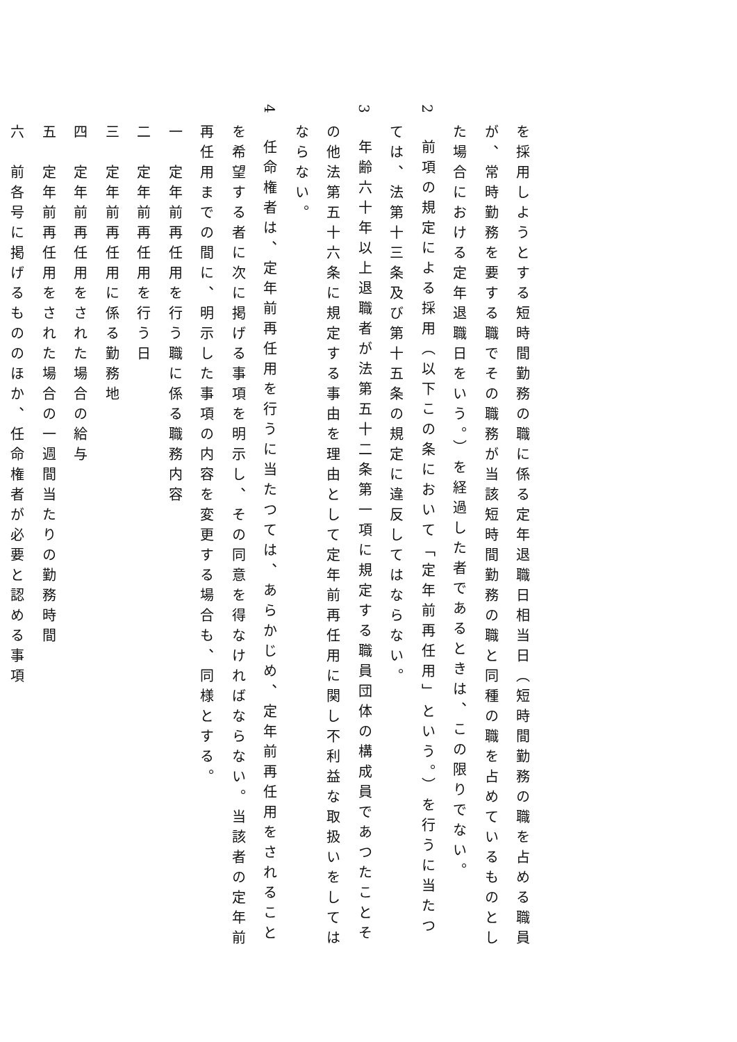を採用しようとする短時間勤務の職に係る定年退職日相当日（短時間勤務の職を占める職員
が、常時勤務を要する職でその職務が当該短時間勤務の職と同種の職を占めているものとし
た場合における定年退職日をいう。）を経過した者であるときは、この限りでない。
2　前項の規定による採用（以下この条において「定年前再任用」という。）を行うに当たつ
ては、法第十三条及び第十五条の規定に違反してはならない。
3　年齢六十年以上退職者が法第五十二条第一項に規定する職員団体の構成員であつたことそ
の他法第五十六条に規定する事由を理由として定年前再任用に関し不利益な取扱いをしては
ならない。
4　任命権者は、定年前再任用を行うに当たつては、あらかじめ、定年前再任用をされること
を希望する者に次に掲げる事項を明示し、その同意を得なければならない。当該者の定年前
再任用までの間に、明示した事項の内容を変更する場合も、同様とする。
一　定年前再任用を行う職に係る職務内容
二　定年前再任用を行う日
三　定年前再任用に係る勤務地
四　定年前再任用をされた場合の給与
五　定年前再任用をされた場合の一週間当たりの勤務時間
六　前各号に掲げるもののほか、任命権者が必要と認める事項